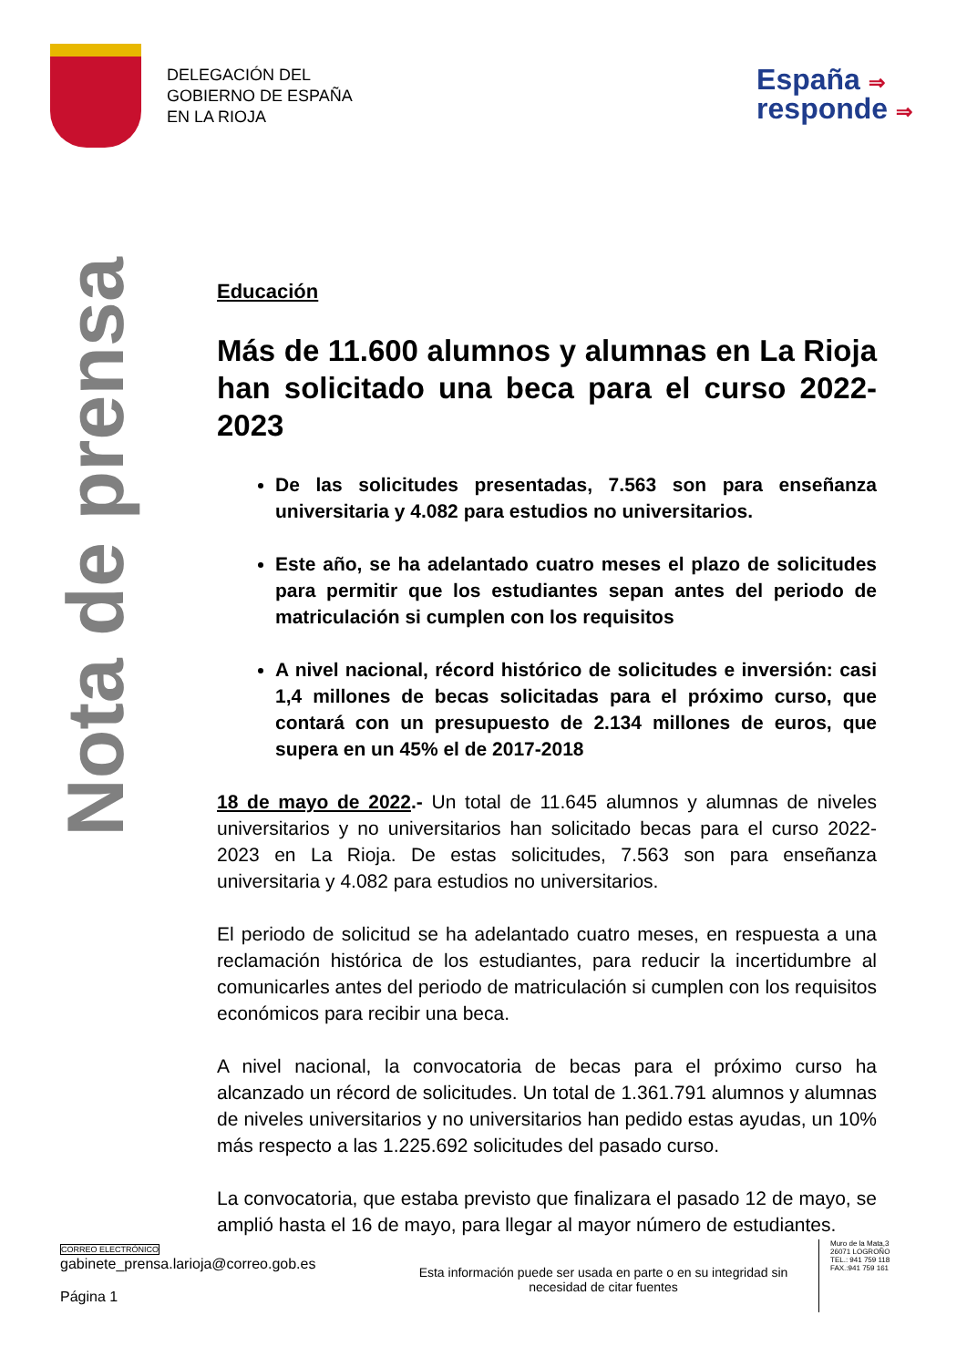DELEGACIÓN DEL
GOBIERNO DE ESPAÑA
EN LA RIOJA
España ⇒
responde ⇒
Nota de prensa
Educación
Más de 11.600 alumnos y alumnas en La Rioja han solicitado una beca para el curso 2022-2023
De las solicitudes presentadas, 7.563 son para enseñanza universitaria y 4.082 para estudios no universitarios.
Este año, se ha adelantado cuatro meses el plazo de solicitudes para permitir que los estudiantes sepan antes del periodo de matriculación si cumplen con los requisitos
A nivel nacional, récord histórico de solicitudes e inversión: casi 1,4 millones de becas solicitadas para el próximo curso, que contará con un presupuesto de 2.134 millones de euros, que supera en un 45% el de 2017-2018
18 de mayo de 2022.- Un total de 11.645 alumnos y alumnas de niveles universitarios y no universitarios han solicitado becas para el curso 2022-2023 en La Rioja. De estas solicitudes, 7.563 son para enseñanza universitaria y 4.082 para estudios no universitarios.
El periodo de solicitud se ha adelantado cuatro meses, en respuesta a una reclamación histórica de los estudiantes, para reducir la incertidumbre al comunicarles antes del periodo de matriculación si cumplen con los requisitos económicos para recibir una beca.
A nivel nacional, la convocatoria de becas para el próximo curso ha alcanzado un récord de solicitudes. Un total de 1.361.791 alumnos y alumnas de niveles universitarios y no universitarios han pedido estas ayudas, un 10% más respecto a las 1.225.692 solicitudes del pasado curso.
La convocatoria, que estaba previsto que finalizara el pasado 12 de mayo, se amplió hasta el 16 de mayo, para llegar al mayor número de estudiantes.
CORREO ELECTRÓNICO
gabinete_prensa.larioja@correo.gob.es
Página 1
Esta información puede ser usada en parte o en su integridad sin necesidad de citar fuentes
Muro de la Mata,3
26071 LOGROÑO
TEL.: 941 759 118
FAX.:941 759 161